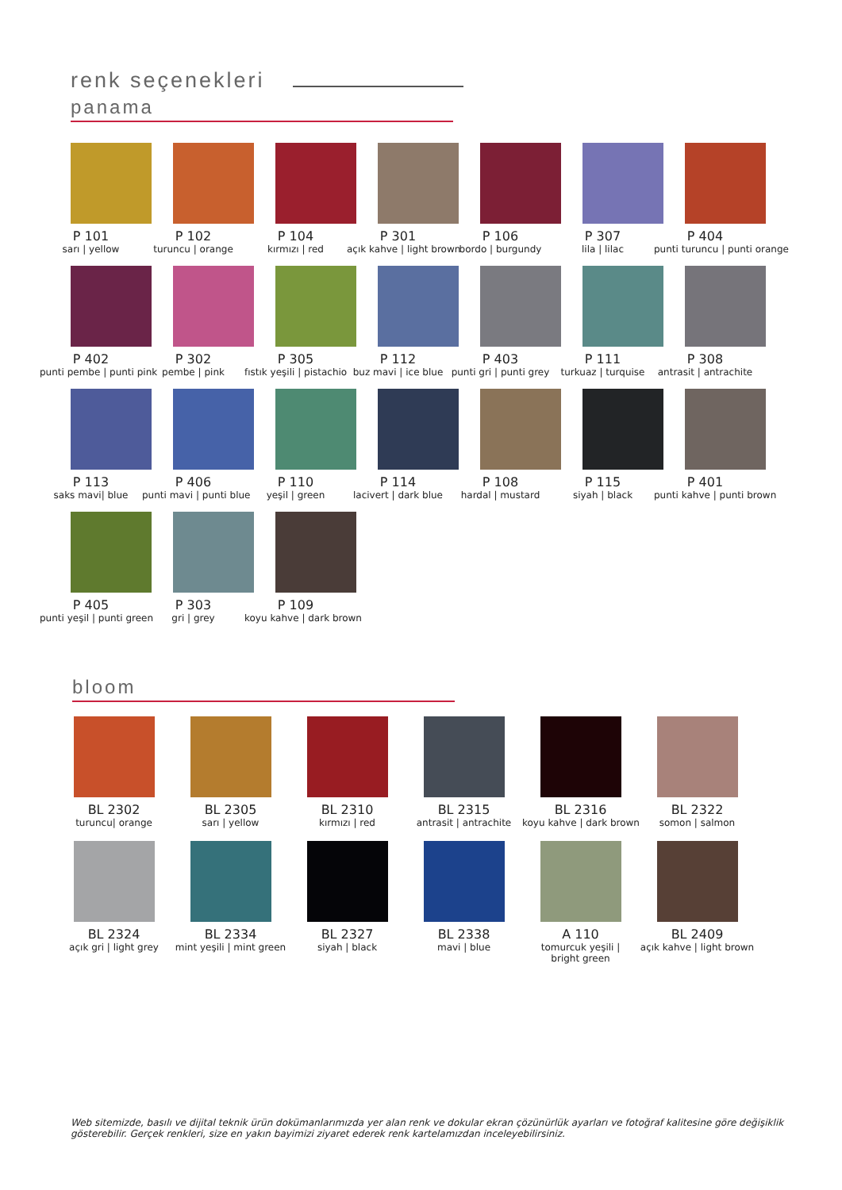renk seçenekleri
panama
P 101
sarı | yellow
P 102
turuncu | orange
P 104
kırmızı | red
P 301
açık kahve | light brown
P 106
bordo | burgundy
P 307
lila | lilac
P 404
punti turuncu | punti orange
P 402
punti pembe | punti pink
P 302
pembe | pink
P 305
fıstık yeşili | pistachio
P 112
buz mavi | ice blue
P 403
punti gri | punti grey
P 111
turkuaz | turquise
P 308
antrasit | antrachite
P 113
saks mavi| blue
P 406
punti mavi | punti blue
P 110
yeşil | green
P 114
lacivert | dark blue
P 108
hardal | mustard
P 115
siyah | black
P 401
punti kahve | punti brown
P 405
punti yeşil | punti green
P 303
gri | grey
P 109
koyu kahve | dark brown
bloom
BL 2302
turuncu| orange
BL 2305
sarı | yellow
BL 2310
kırmızı | red
BL 2315
antrasit | antrachite
BL 2316
koyu kahve | dark brown
BL 2322
somon | salmon
BL 2324
açık gri | light grey
BL 2334
mint yeşili | mint green
BL 2327
siyah | black
BL 2338
mavi | blue
A 110
tomurcuk yeşili |
bright green
BL 2409
açık kahve | light brown
Web sitemizde, basılı ve dijital teknik ürün dokümanlarımızda yer alan renk ve dokular ekran çözünürlük ayarları ve fotoğraf kalitesine göre değişiklik gösterebilir. Gerçek renkleri, size en yakın bayimizi ziyaret ederek renk kartelamızdan inceleyebilirsiniz.